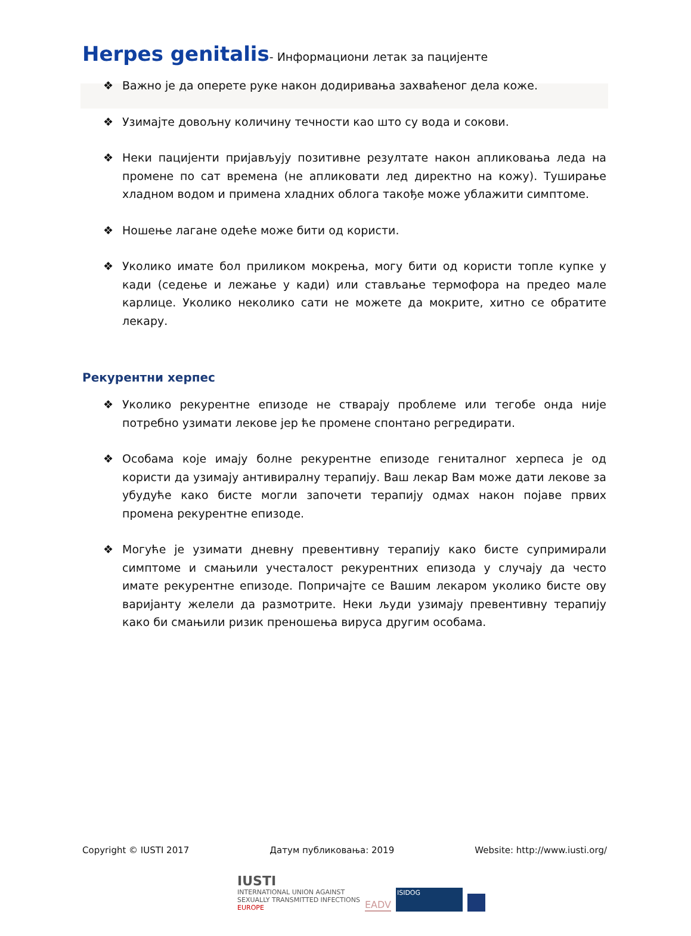Herpes genitalis- Информациони летак за пацијенте
❖ Важно је да оперете руке након додиривања захваћеног дела коже.
❖ Узимајте довољну количину течности као што су вода и сокови.
❖ Неки пацијенти пријављују позитивне резултате након апликовања леда на промене по сат времена (не апликовати лед директно на кожу). Туширање хладном водом и примена хладних облога такође може ублажити симптоме.
❖ Ношење лагане одеће може бити од користи.
❖ Уколико имате бол приликом мокрења, могу бити од користи топле купке у кади (седење и лежање у кади) или стављање термофора на предео мале карлице. Уколико неколико сати не можете да мокрите, хитно се обратите лекару.
Рекурентни херпес
❖ Уколико рекурентне епизоде не стварају проблеме или тегобе онда није потребно узимати лекове јер ће промене спонтано регредирати.
❖ Особама које имају болне рекурентне епизоде гениталног херпеса је од користи да узимају антивиралну терапију. Ваш лекар Вам може дати лекове за убудуће како бисте могли започети терапију одмах након појаве првих промена рекурентне епизоде.
❖ Могуће је узимати дневну превентивну терапију како бисте супримирали симптоме и смањили учесталост рекурентних епизода у случају да често имате рекурентне епизоде. Попричајте се Вашим лекаром уколико бисте ову варијанту желели да размотрите. Неки људи узимају превентивну терапију како би смањили ризик преношења вируса другим особама.
Copyright © IUSTI 2017 Датум публиковања: 2019 Website: http://www.iusti.org/
IUSTI
INTERNATIONAL UNION AGAINST
SEXUALLY TRANSMITTED INFECTIONS
EUROPE
EADV
ISIDOG